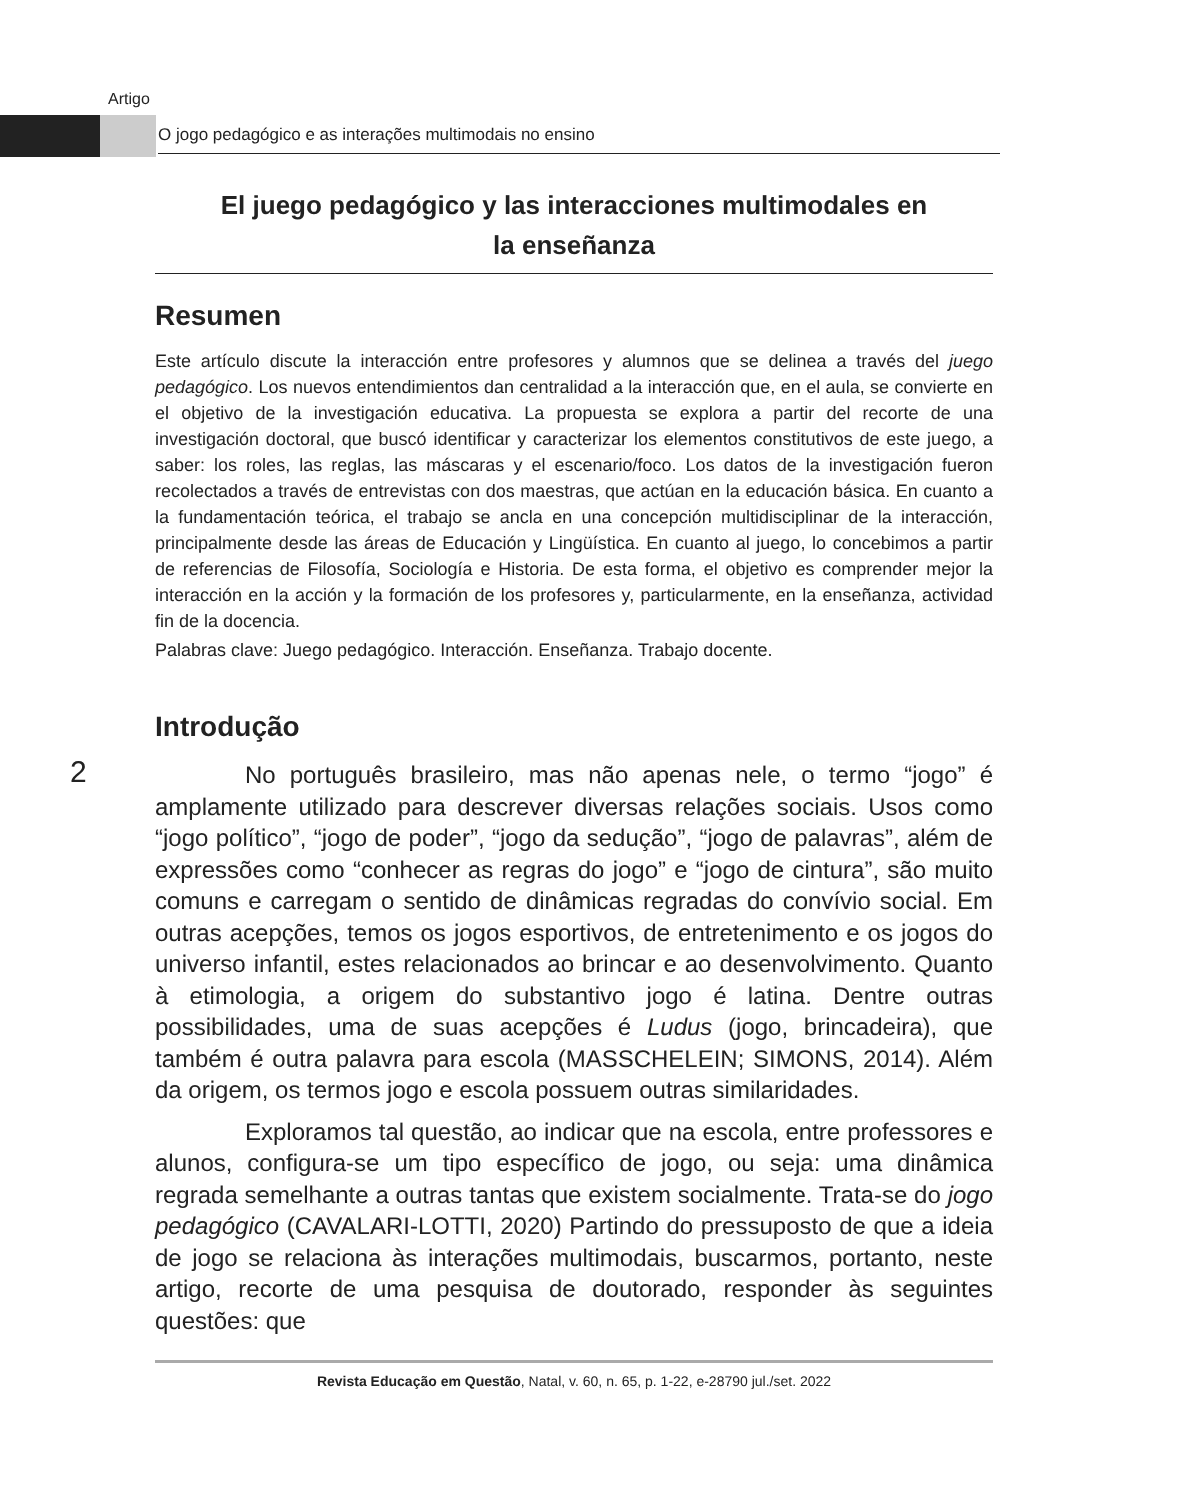Artigo
O jogo pedagógico e as interações multimodais no ensino
El juego pedagógico y las interacciones multimodales en la enseñanza
Resumen
Este artículo discute la interacción entre profesores y alumnos que se delinea a través del juego pedagógico. Los nuevos entendimientos dan centralidad a la interacción que, en el aula, se convierte en el objetivo de la investigación educativa. La propuesta se explora a partir del recorte de una investigación doctoral, que buscó identificar y caracterizar los elementos constitutivos de este juego, a saber: los roles, las reglas, las máscaras y el escenario/foco. Los datos de la investigación fueron recolectados a través de entrevistas con dos maestras, que actúan en la educación básica. En cuanto a la fundamentación teórica, el trabajo se ancla en una concepción multidisciplinar de la interacción, principalmente desde las áreas de Educación y Lingüística. En cuanto al juego, lo concebimos a partir de referencias de Filosofía, Sociología e Historia. De esta forma, el objetivo es comprender mejor la interacción en la acción y la formación de los profesores y, particularmente, en la enseñanza, actividad fin de la docencia.
Palabras clave: Juego pedagógico. Interacción. Enseñanza. Trabajo docente.
Introdução
No português brasileiro, mas não apenas nele, o termo “jogo” é amplamente utilizado para descrever diversas relações sociais. Usos como “jogo político”, “jogo de poder”, “jogo da sedução”, “jogo de palavras”, além de expressões como “conhecer as regras do jogo” e “jogo de cintura”, são muito comuns e carregam o sentido de dinâmicas regradas do convívio social. Em outras acepções, temos os jogos esportivos, de entretenimento e os jogos do universo infantil, estes relacionados ao brincar e ao desenvolvimento. Quanto à etimologia, a origem do substantivo jogo é latina. Dentre outras possibilidades, uma de suas acepções é Ludus (jogo, brincadeira), que também é outra palavra para escola (MASSCHELEIN; SIMONS, 2014). Além da origem, os termos jogo e escola possuem outras similaridades.
Exploramos tal questão, ao indicar que na escola, entre professores e alunos, configura-se um tipo específico de jogo, ou seja: uma dinâmica regrada semelhante a outras tantas que existem socialmente. Trata-se do jogo pedagógico (CAVALARI-LOTTI, 2020) Partindo do pressuposto de que a ideia de jogo se relaciona às interações multimodais, buscarmos, portanto, neste artigo, recorte de uma pesquisa de doutorado, responder às seguintes questões: que
2
Revista Educação em Questão, Natal, v. 60, n. 65, p. 1-22, e-28790 jul./set. 2022